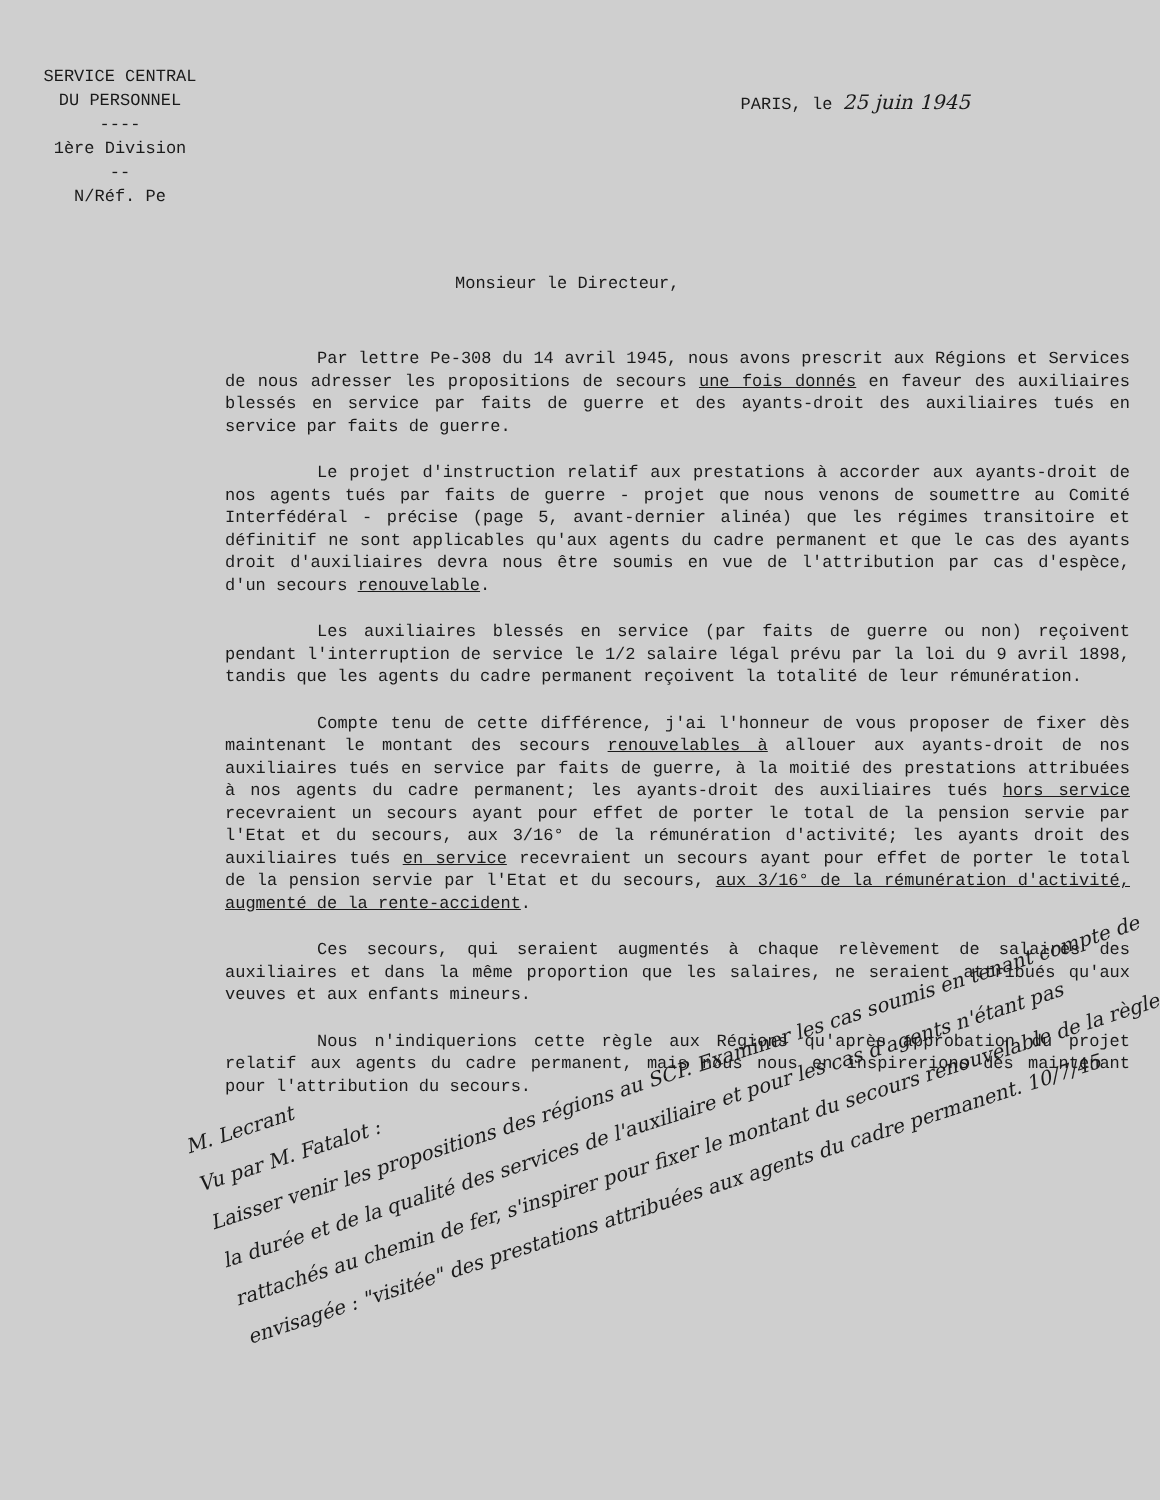SERVICE CENTRAL
DU PERSONNEL
----
1ère Division
--
N/Réf. Pe
PARIS, le 25 juin 1945
Monsieur le Directeur,
Par lettre Pe-308 du 14 avril 1945, nous avons prescrit aux Régions et Services de nous adresser les propositions de secours une fois donnés en faveur des auxiliaires blessés en service par faits de guerre et des ayants-droit des auxiliaires tués en service par faits de guerre.
Le projet d'instruction relatif aux prestations à accorder aux ayants-droit de nos agents tués par faits de guerre - projet que nous venons de soumettre au Comité Interfédéral - précise (page 5, avant-dernier alinéa) que les régimes transitoire et définitif ne sont applicables qu'aux agents du cadre permanent et que le cas des ayants droit d'auxiliaires devra nous être soumis en vue de l'attribution par cas d'espèce, d'un secours renouvelable.
Les auxiliaires blessés en service (par faits de guerre ou non) reçoivent pendant l'interruption de service le 1/2 salaire légal prévu par la loi du 9 avril 1898, tandis que les agents du cadre permanent reçoivent la totalité de leur rémunération.
Compte tenu de cette différence, j'ai l'honneur de vous proposer de fixer dès maintenant le montant des secours renouvelables à allouer aux ayants-droit de nos auxiliaires tués en service par faits de guerre, à la moitié des prestations attribuées à nos agents du cadre permanent; les ayants-droit des auxiliaires tués hors service recevraient un secours ayant pour effet de porter le total de la pension servie par l'Etat et du secours, aux 3/16° de la rémunération d'activité; les ayants droit des auxiliaires tués en service recevraient un secours ayant pour effet de porter le total de la pension servie par l'Etat et du secours, aux 3/16° de la rémunération d'activité, augmenté de la rente-accident.
Ces secours, qui seraient augmentés à chaque relèvement de salaires des auxiliaires et dans la même proportion que les salaires, ne seraient attribués qu'aux veuves et aux enfants mineurs.
Nous n'indiquerions cette règle aux Régions qu'après approbation du projet relatif aux agents du cadre permanent, mais nous nous en inspirerions dès maintenant pour l'attribution du secours.
M. Lecrant
Vu par M. Fatalot :
Laisser venir les propositions des régions au SCP. Examiner les cas soumis en tenant compte de la durée et de la qualité des services de l'auxiliaire et pour les cas d'agents n'étant pas rattachés au chemin de fer, s'inspirer pour fixer le montant du secours renouvelable de la règle envisagée : "visitée" des prestations attribuées aux agents du cadre permanent. 10/7/45